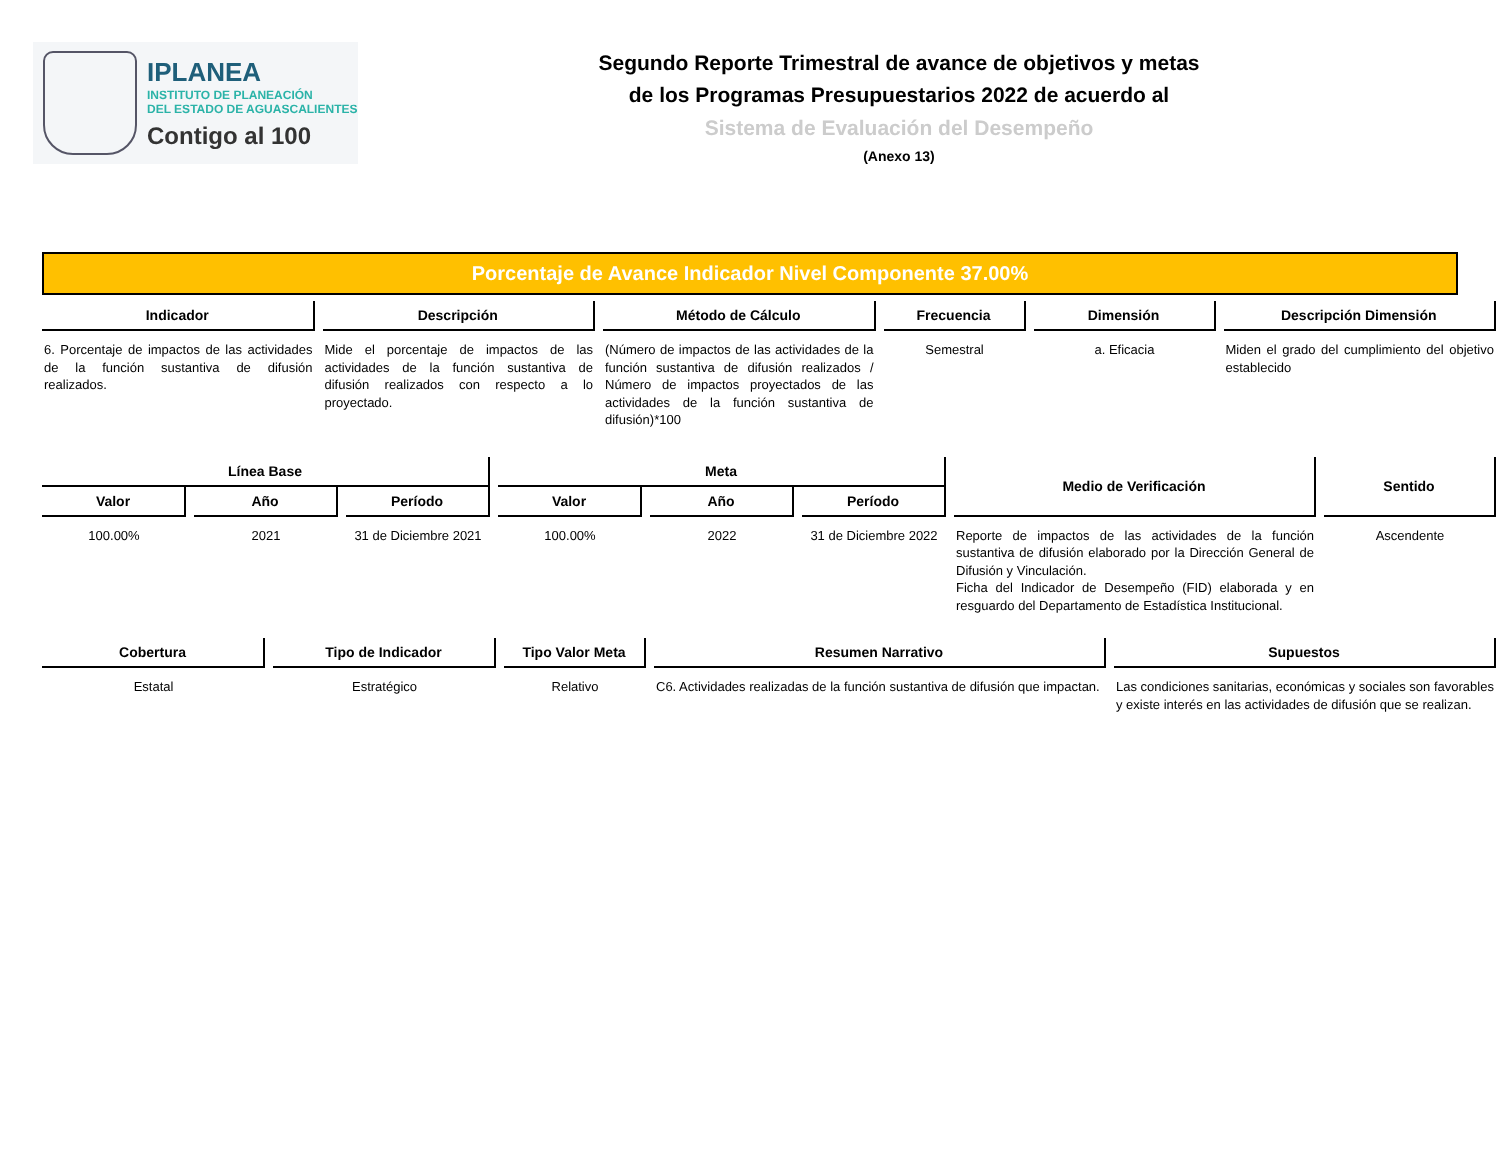IPLANEA
INSTITUTO DE PLANEACIÓN
DEL ESTADO DE AGUASCALIENTES
Contigo al 100
Segundo Reporte Trimestral de avance de objetivos y metas
de los Programas Presupuestarios 2022 de acuerdo al
Sistema de Evaluación del Desempeño
(Anexo 13)
Porcentaje de Avance Indicador Nivel Componente 37.00%
| Indicador | Descripción | Método de Cálculo | Frecuencia | Dimensión | Descripción Dimensión |
| --- | --- | --- | --- | --- | --- |
| 6. Porcentaje de impactos de las actividades de la función sustantiva de difusión realizados. | Mide el porcentaje de impactos de las actividades de la función sustantiva de difusión realizados con respecto a lo proyectado. | (Número de impactos de las actividades de la función sustantiva de difusión realizados / Número de impactos proyectados de las actividades de la función sustantiva de difusión)*100 | Semestral | a. Eficacia | Miden el grado del cumplimiento del objetivo establecido |
| Línea Base | | | Meta | | | Medio de Verificación | Sentido |
| --- | --- | --- | --- | --- | --- | --- | --- |
| Valor | Año | Período | Valor | Año | Período | | |
| 100.00% | 2021 | 31 de Diciembre 2021 | 100.00% | 2022 | 31 de Diciembre 2022 | Reporte de impactos de las actividades de la función sustantiva de difusión elaborado por la Dirección General de Difusión y Vinculación. Ficha del Indicador de Desempeño (FID) elaborada y en resguardo del Departamento de Estadística Institucional. | Ascendente |
| Cobertura | Tipo de Indicador | Tipo Valor Meta | Resumen Narrativo | Supuestos |
| --- | --- | --- | --- | --- |
| Estatal | Estratégico | Relativo | C6. Actividades realizadas de la función sustantiva de difusión que impactan. | Las condiciones sanitarias, económicas y sociales son favorables y existe interés en las actividades de difusión que se realizan. |